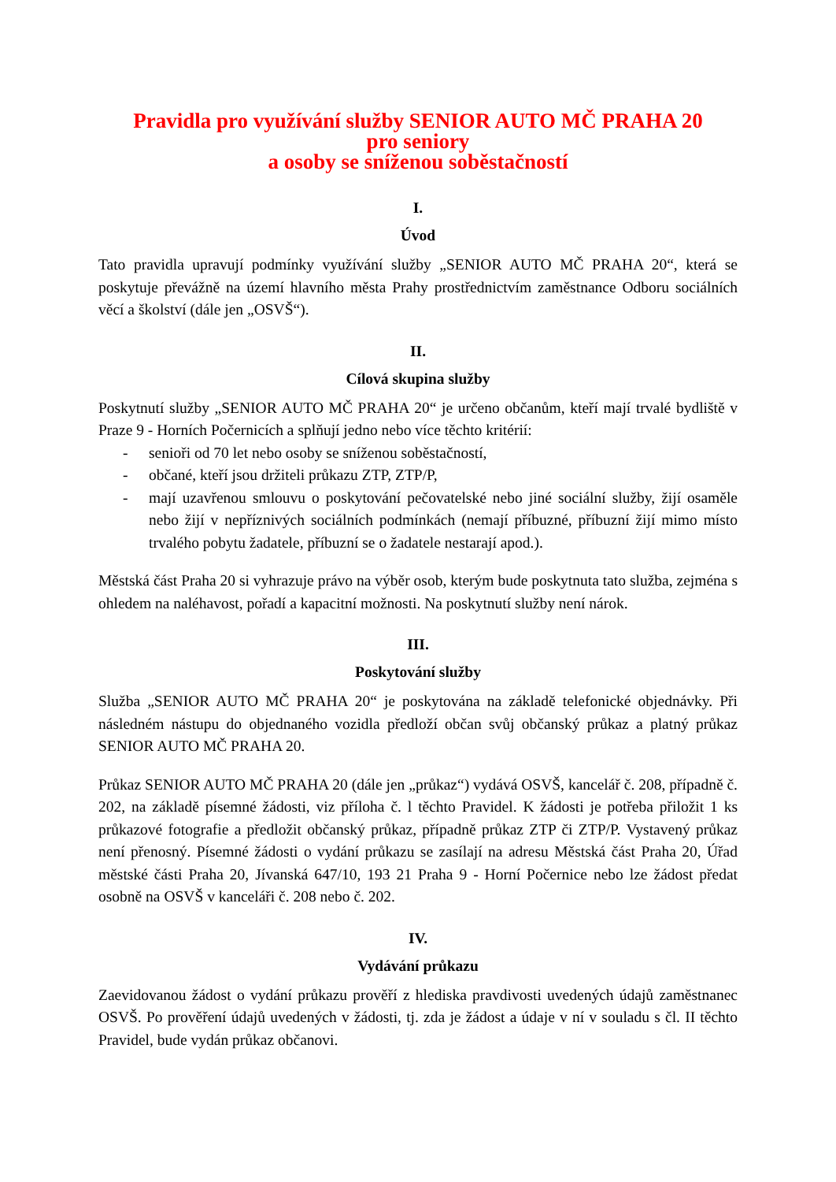Pravidla pro využívání služby SENIOR AUTO MČ PRAHA 20
pro seniory
a osoby se sníženou soběstačností
I.
Úvod
Tato pravidla upravují podmínky využívání služby „SENIOR AUTO MČ PRAHA 20“, která se poskytuje převážně na území hlavního města Prahy prostřednictvím zaměstnance Odboru sociálních věcí a školství (dále jen „OSVŠ“).
II.
Cílová skupina služby
Poskytnutí služby „SENIOR AUTO MČ PRAHA 20“ je určeno občanům, kteří mají trvalé bydliště v Praze 9 - Horních Počernicích a splňují jedno nebo více těchto kritérií:
- senioři od 70 let nebo osoby se sníženou soběstačností,
- občané, kteří jsou držiteli průkazu ZTP, ZTP/P,
- mají uzavřenou smlouvu o poskytování pečovatelské nebo jiné sociální služby, žijí osaměle nebo žijí v nepříznivých sociálních podmínkách (nemají příbuzné, příbuzní žijí mimo místo trvalého pobytu žadatele, příbuzní se o žadatele nestarají apod.).
Městská část Praha 20 si vyhrazuje právo na výběr osob, kterým bude poskytnuta tato služba, zejména s ohledem na naléhavost, pořadí a kapacitní možnosti. Na poskytnutí služby není nárok.
III.
Poskytování služby
Služba „SENIOR AUTO MČ PRAHA 20“ je poskytována na základě telefonické objednávky. Při následném nástupu do objednaného vozidla předloží občan svůj občanský průkaz a platný průkaz SENIOR AUTO MČ PRAHA 20.
Průkaz SENIOR AUTO MČ PRAHA 20 (dále jen „průkaz“) vydává OSVŠ, kancelář č. 208, případně č. 202, na základě písemné žádosti, viz příloha č. l těchto Pravidel. K žádosti je potřeba přiložit 1 ks průkazové fotografie a předložit občanský průkaz, případně průkaz ZTP či ZTP/P. Vystavený průkaz není přenosný. Písemné žádosti o vydání průkazu se zasílají na adresu Městská část Praha 20, Úřad městské části Praha 20, Jívanská 647/10, 193 21 Praha 9 - Horní Počernice nebo lze žádost předat osobně na OSVŠ v kanceláři č. 208 nebo č. 202.
IV.
Vydávání průkazu
Zaevidovanou žádost o vydání průkazu prověří z hlediska pravdivosti uvedených údajů zaměstnanec OSVŠ. Po prověření údajů uvedených v žádosti, tj. zda je žádost a údaje v ní v souladu s čl. II těchto Pravidel, bude vydán průkaz občanovi.